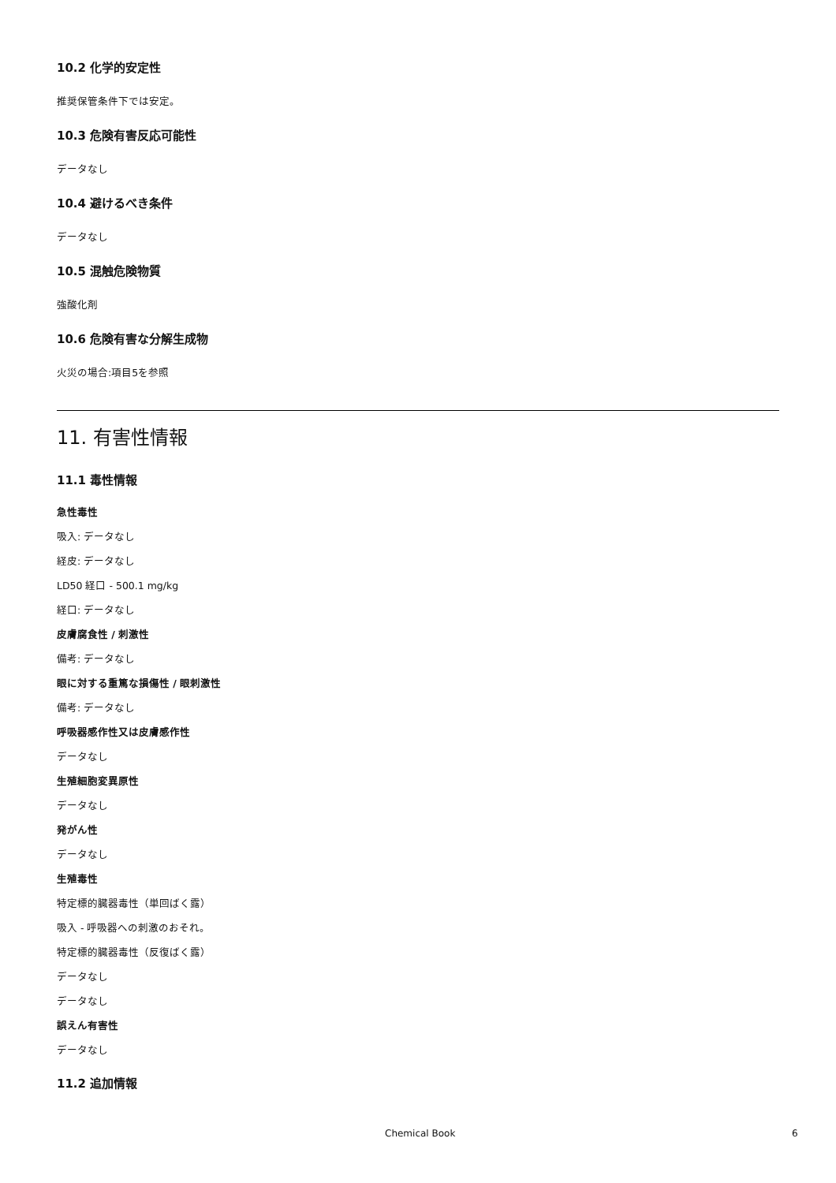10.2 化学的安定性
推奨保管条件下では安定。
10.3 危険有害反応可能性
データなし
10.4 避けるべき条件
データなし
10.5 混触危険物質
強酸化剤
10.6 危険有害な分解生成物
火災の場合:項目5を参照
11. 有害性情報
11.1 毒性情報
急性毒性
吸入: データなし
経皮: データなし
LD50 経口 - 500.1 mg/kg
経口: データなし
皮膚腐食性 / 刺激性
備考: データなし
眼に対する重篤な損傷性 / 眼刺激性
備考: データなし
呼吸器感作性又は皮膚感作性
データなし
生殖細胞変異原性
データなし
発がん性
データなし
生殖毒性
特定標的臓器毒性（単回ばく露）
吸入 - 呼吸器への刺激のおそれ。
特定標的臓器毒性（反復ばく露）
データなし
データなし
誤えん有害性
データなし
11.2 追加情報
Chemical Book 6